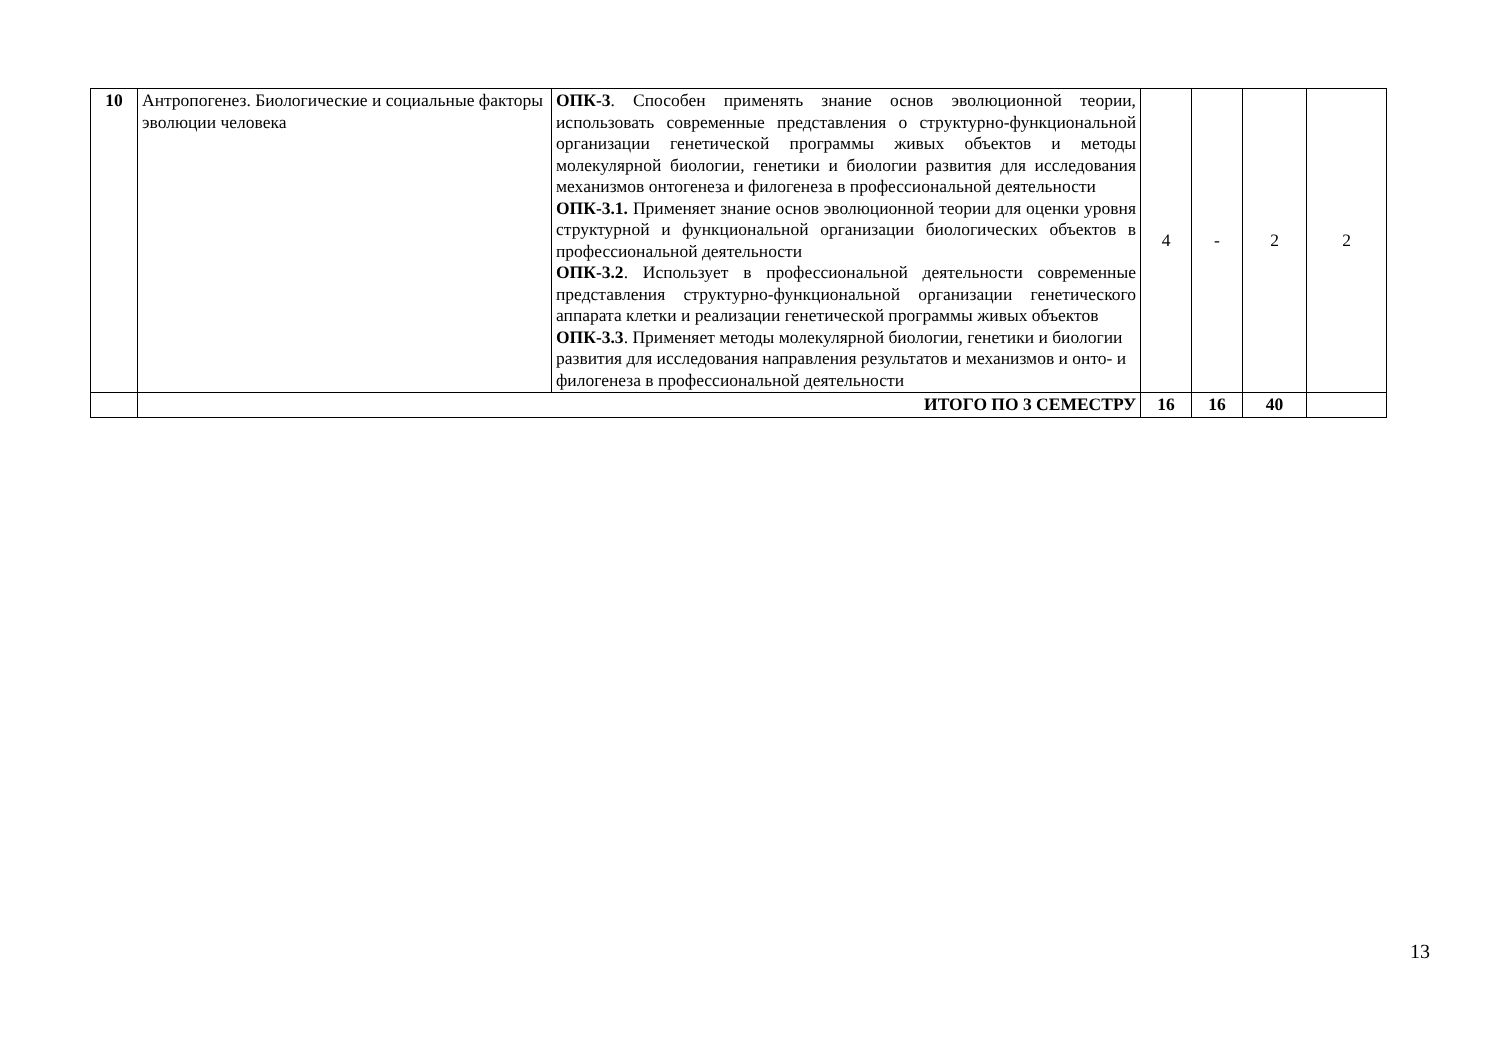| 10 | Антропогенез. Биологические и социальные факторы эволюции человека | ОПК-3 . Способен применять знание основ эволюционной теории, использовать современные представления о структурно-функциональной организации генетической программы живых объектов и методы молекулярной биологии, генетики и биологии развития для исследования механизмов онтогенеза и филогенеза в профессиональной деятельности ОПК-3.1. Применяет знание основ эволюционной теории для оценки уровня структурной и функциональной организации биологических объектов в профессиональной деятельности ОПК-3.2 . Использует в профессиональной деятельности современные представления структурно-функциональной организации генетического аппарата клетки и реализации генетической программы живых объектов ОПК-3.3 . Применяет методы молекулярной биологии, генетики и биологии развития для исследования направления результатов и механизмов и онто- и филогенеза в профессиональной деятельности | 4 | - | 2 | 2 |
| | ИТОГО ПО 3 СЕМЕСТРУ | | 16 | 16 | 40 | |
13